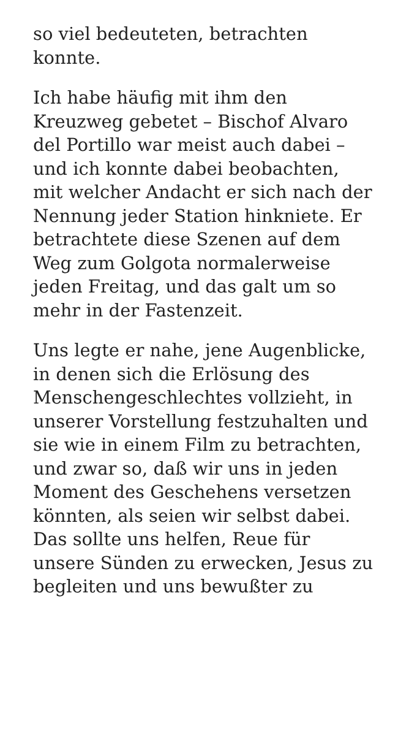so viel bedeuteten, betrachten
konnte.
Ich habe häufig mit ihm den
Kreuzweg gebetet – Bischof Alvaro
del Portillo war meist auch dabei –
und ich konnte dabei beobachten,
mit welcher Andacht er sich nach der
Nennung jeder Station hinkniete. Er
betrachtete diese Szenen auf dem
Weg zum Golgota normalerweise
jeden Freitag, und das galt um so
mehr in der Fastenzeit.
Uns legte er nahe, jene Augenblicke,
in denen sich die Erlösung des
Menschengeschlechtes vollzieht, in
unserer Vorstellung festzuhalten und
sie wie in einem Film zu betrachten,
und zwar so, daß wir uns in jeden
Moment des Geschehens versetzen
könnten, als seien wir selbst dabei.
Das sollte uns helfen, Reue für
unsere Sünden zu erwecken, Jesus zu
begleiten und uns bewußter zu